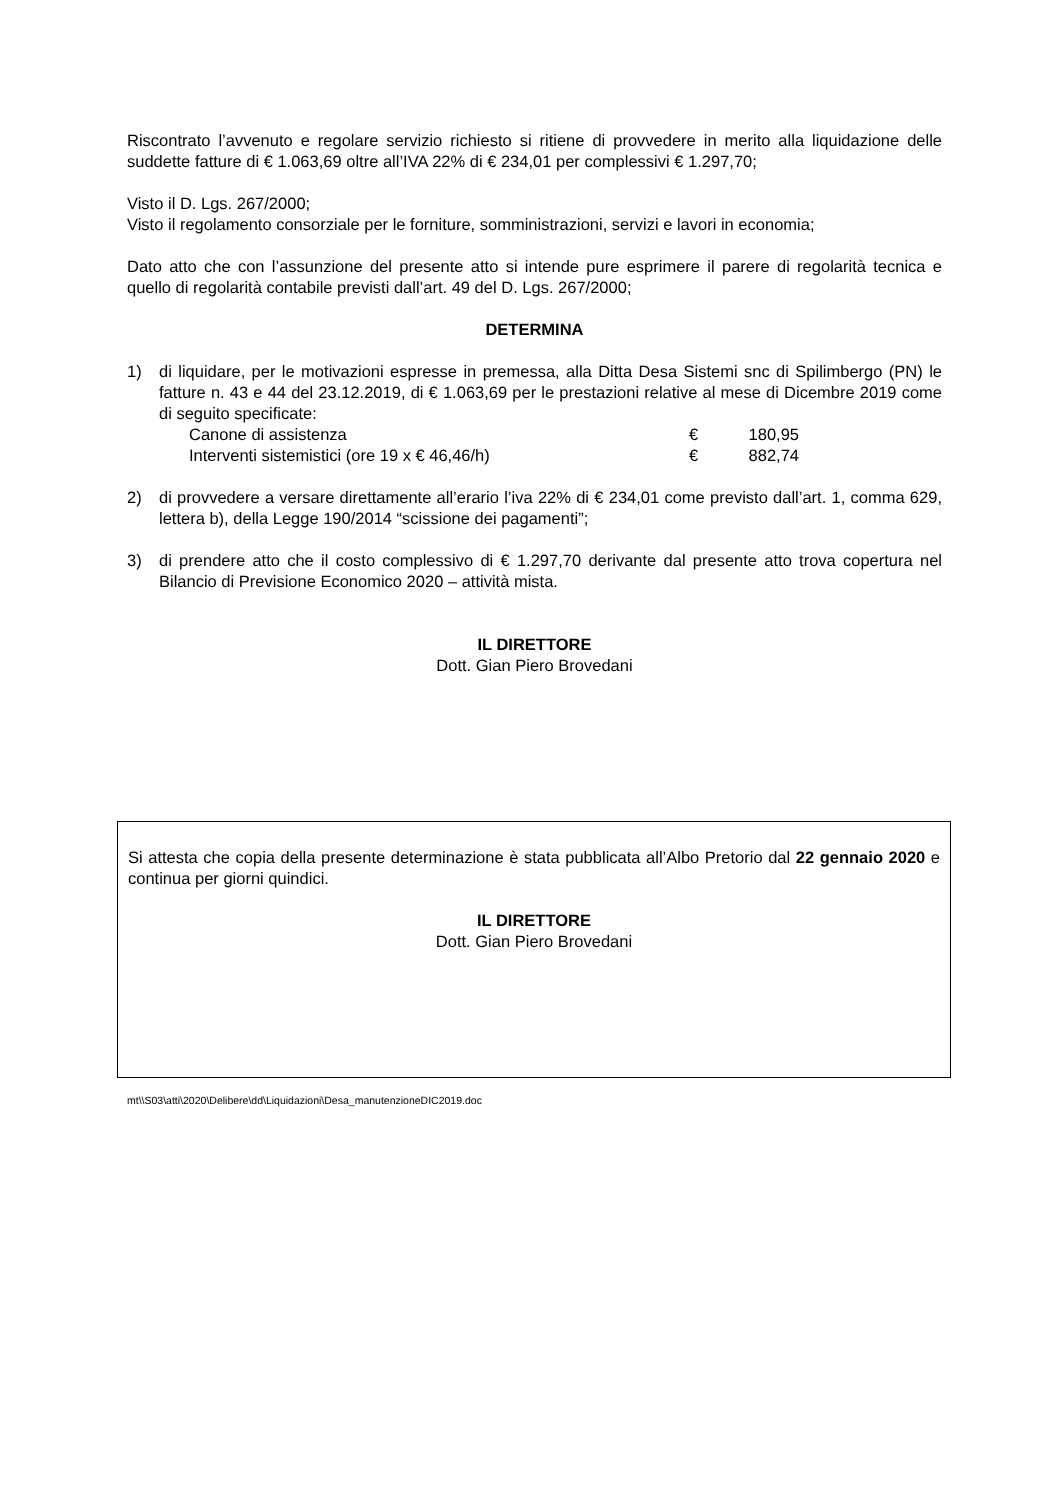Riscontrato l’avvenuto e regolare servizio richiesto si ritiene di provvedere in merito alla liquidazione delle suddette fatture di € 1.063,69 oltre all’IVA 22% di € 234,01 per complessivi € 1.297,70;
Visto il D. Lgs. 267/2000;
Visto il regolamento consorziale per le forniture, somministrazioni, servizi e lavori in economia;
Dato atto che con l’assunzione del presente atto si intende pure esprimere il parere di regolarità tecnica e quello di regolarità contabile previsti dall’art. 49 del D. Lgs. 267/2000;
DETERMINA
1) di liquidare, per le motivazioni espresse in premessa, alla Ditta Desa Sistemi snc di Spilimbergo (PN) le fatture n. 43 e 44 del 23.12.2019, di € 1.063,69 per le prestazioni relative al mese di Dicembre 2019 come di seguito specificate:
| Canone di assistenza | € | 180,95 |
| Interventi sistemistici (ore 19 x € 46,46/h) | € | 882,74 |
2) di provvedere a versare direttamente all’erario l’iva 22% di € 234,01 come previsto dall’art. 1, comma 629, lettera b), della Legge 190/2014 “scissione dei pagamenti”;
3) di prendere atto che il costo complessivo di € 1.297,70 derivante dal presente atto trova copertura nel Bilancio di Previsione Economico 2020 – attività mista.
IL DIRETTORE
Dott. Gian Piero Brovedani
Si attesta che copia della presente determinazione è stata pubblicata all’Albo Pretorio dal 22 gennaio 2020 e continua per giorni quindici.
IL DIRETTORE
Dott. Gian Piero Brovedani
mt\\S03\atti\2020\Delibere\dd\Liquidazioni\Desa_manutenzioneDIC2019.doc